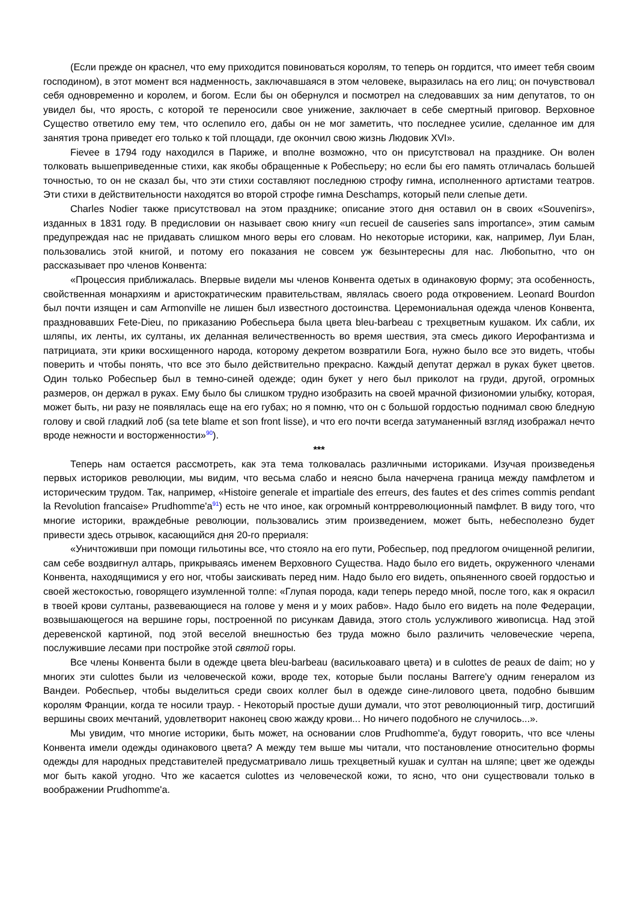(Если прежде он краснел, что ему приходится повиноваться королям, то теперь он гордится, что имеет тебя своим господином), в этот момент вся надменность, заключавшаяся в этом человеке, выразилась на его лиц; он почувствовал себя одновременно и королем, и богом. Если бы он обернулся и посмотрел на следовавших за ним депутатов, то он увидел бы, что ярость, с которой те переносили свое унижение, заключает в себе смертный приговор. Верховное Существо ответило ему тем, что ослепило его, дабы он не мог заметить, что последнее усилие, сделанное им для занятия трона приведет его только к той площади, где окончил свою жизнь Людовик XVI».
Fievee в 1794 году находился в Париже, и вполне возможно, что он присутствовал на празднике. Он волен толковать вышеприведенные стихи, как якобы обращенные к Робеспьеру; но если бы его память отличалась большей точностью, то он не сказал бы, что эти стихи составляют последнюю строфу гимна, исполненного артистами театров. Эти стихи в действительности находятся во второй строфе гимна Deschamps, который пели слепые дети.
Charles Nodier также присутствовал на этом празднике; описание этого дня оставил он в своих «Souvenirs», изданных в 1831 году. В предисловии он называет свою книгу «un recueil de causeries sans importance», этим самым предупреждая нас не придавать слишком много веры его словам. Но некоторые историки, как, например, Луи Блан, пользовались этой книгой, и потому его показания не совсем уж безынтересны для нас. Любопытно, что он рассказывает про членов Конвента:
«Процессия приближалась. Впервые видели мы членов Конвента одетых в одинаковую форму; эта особенность, свойственная монархиям и аристократическим правительствам, являлась своего рода откровением. Leonard Bourdon был почти изящен и сам Armonville не лишен был известного достоинства. Церемониальная одежда членов Конвента, праздновавших Fete-Dieu, по приказанию Робеспьера была цвета bleu-barbeau с трехцветным кушаком. Их сабли, их шляпы, их ленты, их султаны, их деланная величественность во время шествия, эта смесь дикого Иерофантизма и патрициата, эти крики восхищенного народа, которому декретом возвратили Бога, нужно было все это видеть, чтобы поверить и чтобы понять, что все это было действительно прекрасно. Каждый депутат держал в руках букет цветов. Один только Робеспьер был в темно-синей одежде; один букет у него был приколот на груди, другой, огромных размеров, он держал в руках. Ему было бы слишком трудно изобразить на своей мрачной физиономии улыбку, которая, может быть, ни разу не появлялась еще на его губах; но я помню, что он с большой гордостью поднимал свою бледную голову и свой гладкий лоб (sa tete blame et son front lisse), и что его почти всегда затуманенный взгляд изображал нечто вроде нежности и восторженности»<sup>90</sup>).
***
Теперь нам остается рассмотреть, как эта тема толковалась различными историками. Изучая произведенья первых историков революции, мы видим, что весьма слабо и неясно была начерчена граница между памфлетом и историческим трудом. Так, например, «Histoire generale et impartiale des erreurs, des fautes et des crimes commis pendant la Revolution francaise» Prudhomme'a<sup>91</sup>) есть не что иное, как огромный контрреволюционный памфлет. В виду того, что многие историки, враждебные революции, пользовались этим произведением, может быть, небесполезно будет привести здесь отрывок, касающийся дня 20-го прериаля:
«Уничтоживши при помощи гильотины все, что стояло на его пути, Робеспьер, под предлогом очищенной религии, сам себе воздвигнул алтарь, прикрываясь именем Верховного Существа. Надо было его видеть, окруженного членами Конвента, находящимися у его ног, чтобы заискивать перед ним. Надо было его видеть, опьяненного своей гордостью и своей жестокостью, говорящего изумленной толпе: «Глупая порода, кади теперь передо мной, после того, как я окрасил в твоей крови султаны, развевающиеся на голове у меня и у моих рабов». Надо было его видеть на поле Федерации, возвышающегося на вершине горы, построенной по рисункам Давида, этого столь услужливого живописца. Над этой деревенской картиной, под этой веселой внешностью без труда можно было различить человеческие черепа, послужившие лесами при постройке этой святой горы.
Все члены Конвента были в одежде цвета bleu-barbeau (василькоаваго цвета) и в culottes de peaux de daim; но у многих эти culottes были из человеческой кожи, вроде тех, которые были посланы Barrere'у одним генералом из Вандеи. Робеспьер, чтобы выделиться среди своих коллег был в одежде сине-лилового цвета, подобно бывшим королям Франции, когда те носили траур. - Некоторый простые души думали, что этот революционный тигр, достигший вершины своих мечтаний, удовлетворит наконец свою жажду крови... Но ничего подобного не случилось...».
Мы увидим, что многие историки, быть может, на основании слов Prudhomme'a, будут говорить, что все члены Конвента имели одежды одинакового цвета? А между тем выше мы читали, что постановление относительно формы одежды для народных представителей предусматривало лишь трехцветный кушак и султан на шляпе; цвет же одежды мог быть какой угодно. Что же касается culottes из человеческой кожи, то ясно, что они существовали только в воображении Prudhomme'a.